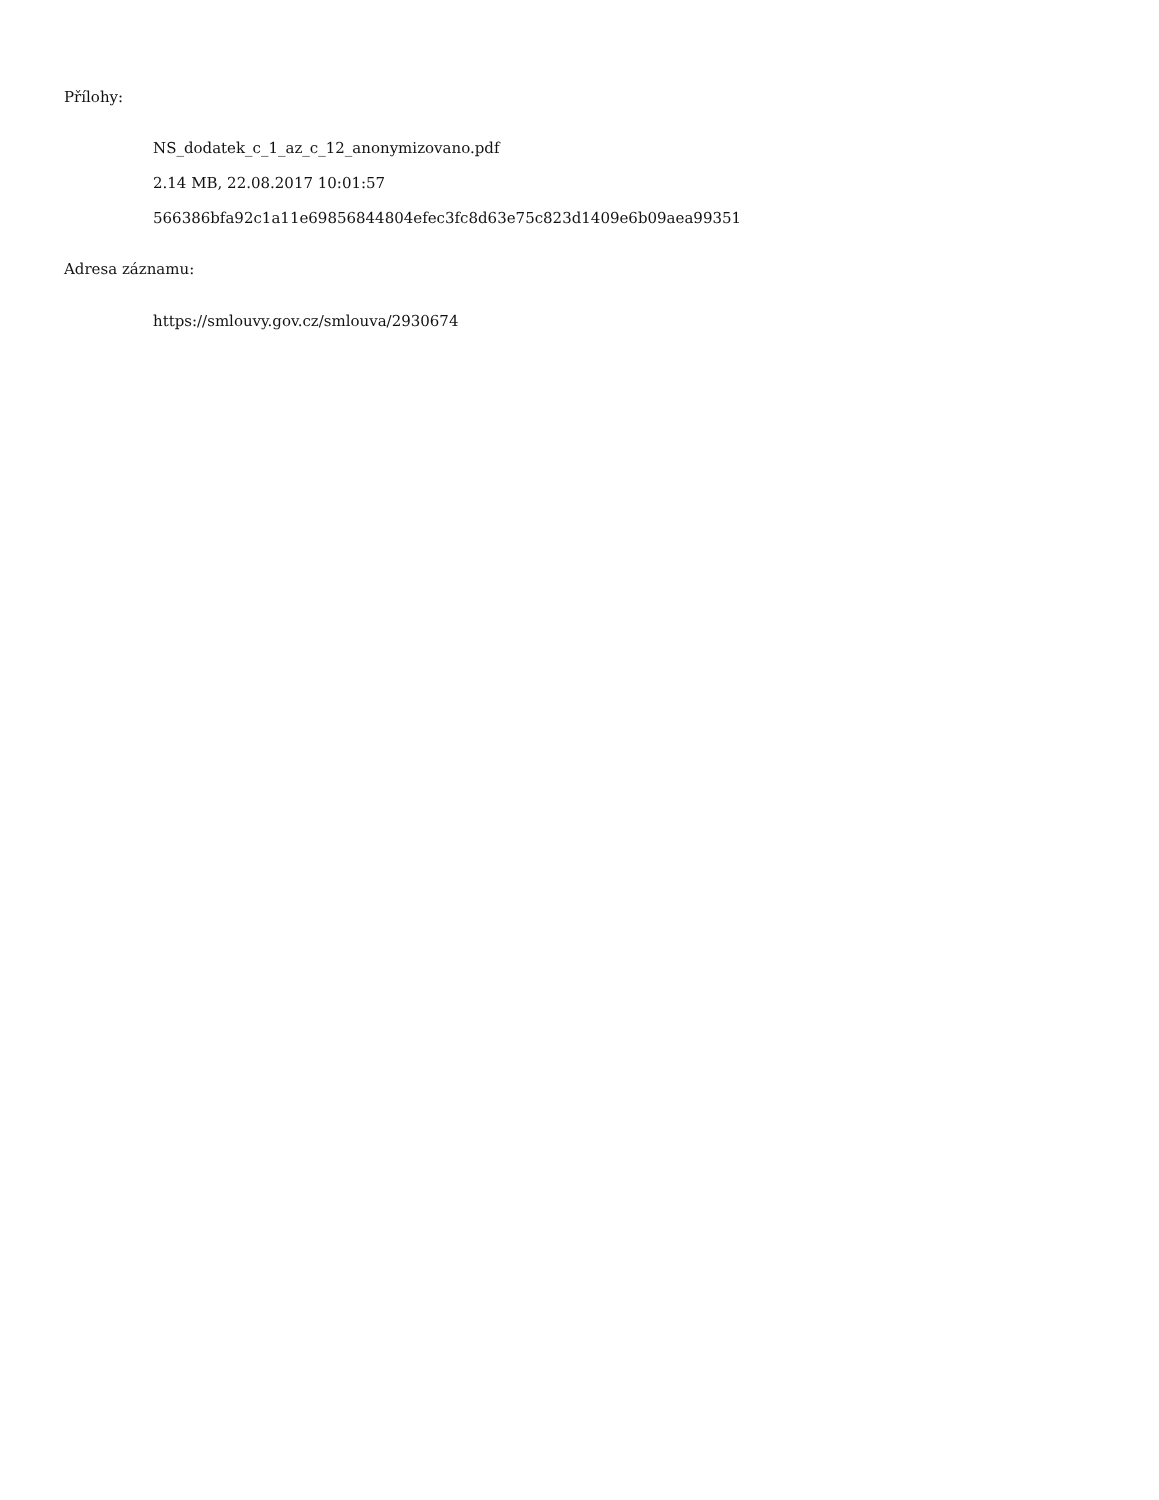Přílohy:
NS_dodatek_c_1_az_c_12_anonymizovano.pdf
2.14 MB, 22.08.2017 10:01:57
566386bfa92c1a11e69856844804efec3fc8d63e75c823d1409e6b09aea99351
Adresa záznamu:
https://smlouvy.gov.cz/smlouva/2930674